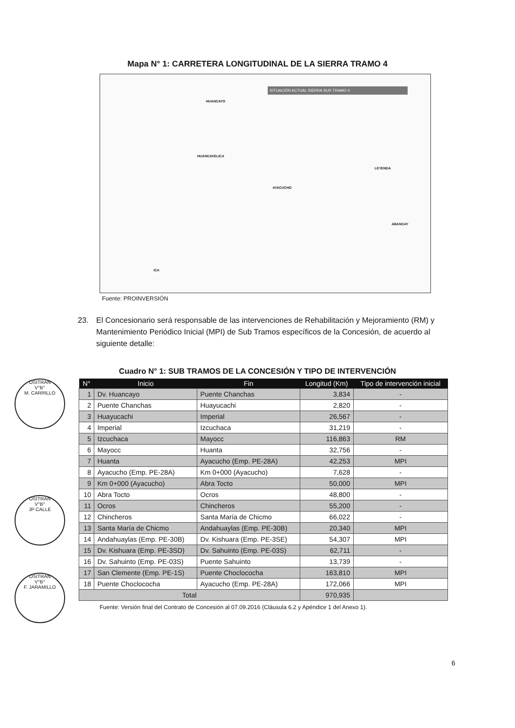Mapa N° 1: CARRETERA LONGITUDINAL DE LA SIERRA TRAMO 4
SITUACIÓN ACTUAL SIERRA SUR TRAMO 4
HUANCAYO
HUANCAVELICA
AYACUCHO
ABANCAY
ICA
LEYENDA
Fuente: PROINVERSIÓN
23. El Concesionario será responsable de las intervenciones de Rehabilitación y Mejoramiento (RM) y Mantenimiento Periódico Inicial (MPI) de Sub Tramos específicos de la Concesión, de acuerdo al siguiente detalle:
Cuadro N° 1: SUB TRAMOS DE LA CONCESIÓN Y TIPO DE INTERVENCIÓN
| N° | Inicio | Fin | Longitud (Km) | Tipo de intervención inicial |
| --- | --- | --- | --- | --- |
| 1 | Dv. Huancayo | Puente Chanchas | 3,834 | - |
| 2 | Puente Chanchas | Huayucachi | 2,820 | - |
| 3 | Huayucachi | Imperial | 26,567 | - |
| 4 | Imperial | Izcuchaca | 31,219 | - |
| 5 | Izcuchaca | Mayocc | 116,863 | RM |
| 6 | Mayocc | Huanta | 32,756 | - |
| 7 | Huanta | Ayacucho (Emp. PE-28A) | 42,253 | MPI |
| 8 | Ayacucho (Emp. PE-28A) | Km 0+000 (Ayacucho) | 7,628 | - |
| 9 | Km 0+000 (Ayacucho) | Abra Tocto | 50,000 | MPI |
| 10 | Abra Tocto | Ocros | 48,800 | - |
| 11 | Ocros | Chincheros | 55,200 | - |
| 12 | Chincheros | Santa María de Chicmo | 66,022 | - |
| 13 | Santa María de Chicmo | Andahuaylas (Emp. PE-30B) | 20,340 | MPI |
| 14 | Andahuaylas (Emp. PE-30B) | Dv. Kishuara (Emp. PE-3SE) | 54,307 | MPI |
| 15 | Dv. Kishuara (Emp. PE-3SD) | Dv. Sahuinto (Emp. PE-03S) | 62,711 | - |
| 16 | Dv. Sahuinto (Emp. PE-03S) | Puente Sahuinto | 13,739 | - |
| 17 | San Clemente (Emp. PE-1S) | Puente Choclococha | 163,810 | MPI |
| 18 | Puente Choclococha | Ayacucho (Emp. PE-28A) | 172,066 | MPI |
| Total | | | 970,935 | |
Fuente: Versión final del Contrato de Concesión al 07.09.2016 (Cláusula 6.2 y Apéndice 1 del Anexo 1).
OSITRAN
V°B°
M. CARRILLO
OSITRAN
V°B°
JP CALLE
OSITRAN
V°B°
F. JARAMILLO
6